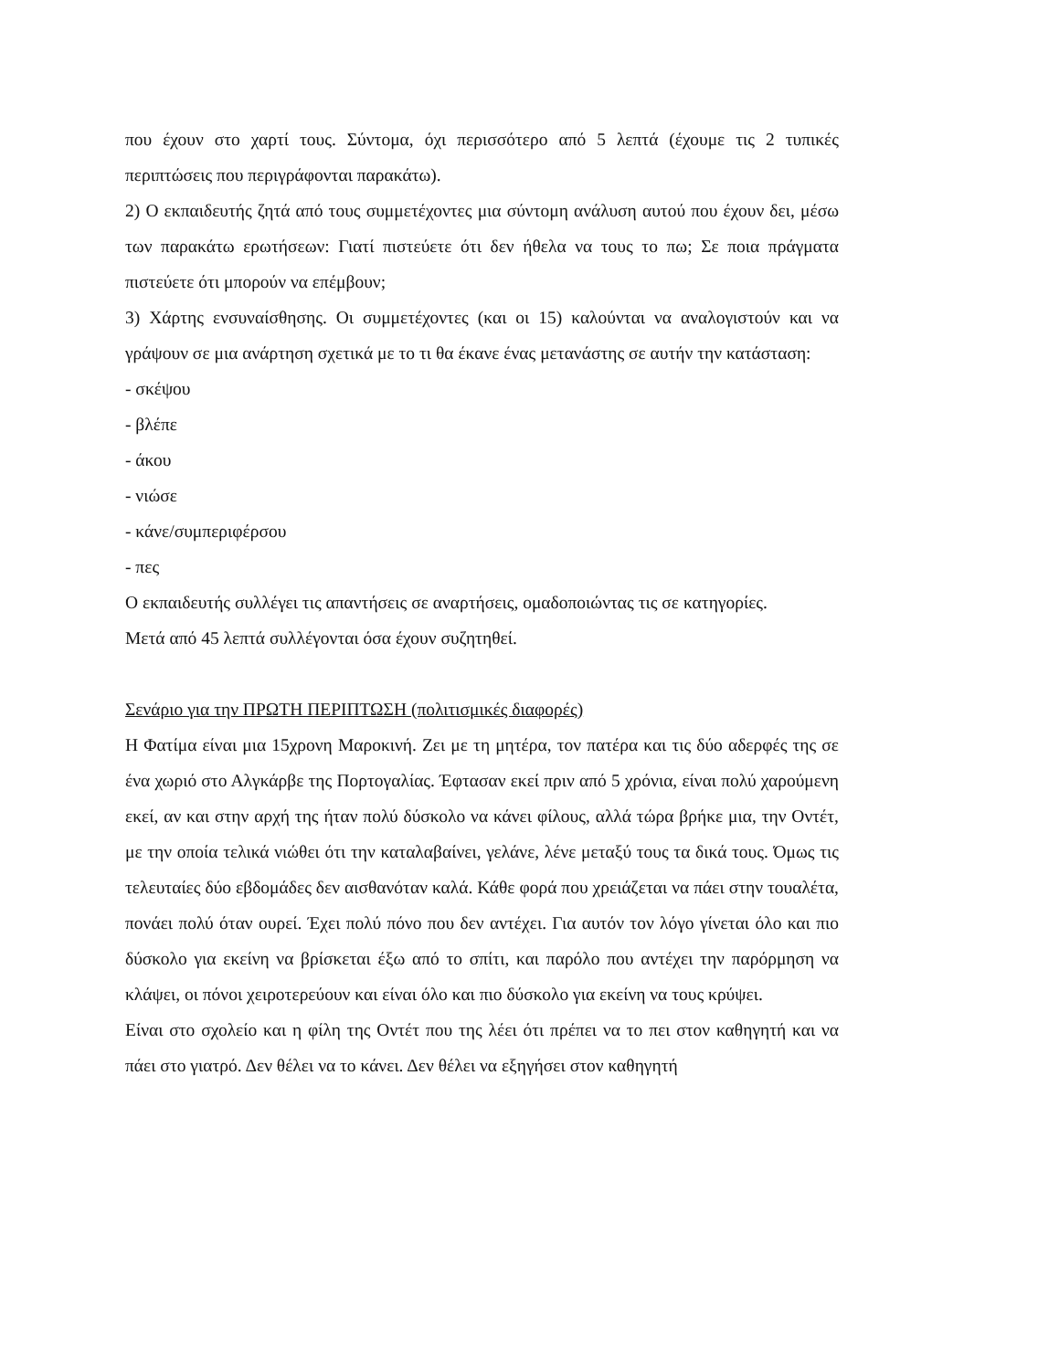που έχουν στο χαρτί τους. Σύντομα, όχι περισσότερο από 5 λεπτά (έχουμε τις 2 τυπικές περιπτώσεις που περιγράφονται παρακάτω).
2) Ο εκπαιδευτής ζητά από τους συμμετέχοντες μια σύντομη ανάλυση αυτού που έχουν δει, μέσω των παρακάτω ερωτήσεων: Γιατί πιστεύετε ότι δεν ήθελα να τους το πω; Σε ποια πράγματα πιστεύετε ότι μπορούν να επέμβουν;
3) Χάρτης ενσυναίσθησης. Οι συμμετέχοντες (και οι 15) καλούνται να αναλογιστούν και να γράψουν σε μια ανάρτηση σχετικά με το τι θα έκανε ένας μετανάστης σε αυτήν την κατάσταση:
- σκέψου
- βλέπε
- άκου
- νιώσε
- κάνε/συμπεριφέρσου
- πες
Ο εκπαιδευτής συλλέγει τις απαντήσεις σε αναρτήσεις, ομαδοποιώντας τις σε κατηγορίες.
Μετά από 45 λεπτά συλλέγονται όσα έχουν συζητηθεί.
Σενάριο για την ΠΡΩΤΗ ΠΕΡΙΠΤΩΣΗ (πολιτισμικές διαφορές)
Η Φατίμα είναι μια 15χρονη Μαροκινή. Ζει με τη μητέρα, τον πατέρα και τις δύο αδερφές της σε ένα χωριό στο Αλγκάρβε της Πορτογαλίας. Έφτασαν εκεί πριν από 5 χρόνια, είναι πολύ χαρούμενη εκεί, αν και στην αρχή της ήταν πολύ δύσκολο να κάνει φίλους, αλλά τώρα βρήκε μια, την Οντέτ, με την οποία τελικά νιώθει ότι την καταλαβαίνει, γελάνε, λένε μεταξύ τους τα δικά τους. Όμως τις τελευταίες δύο εβδομάδες δεν αισθανόταν καλά. Κάθε φορά που χρειάζεται να πάει στην τουαλέτα, πονάει πολύ όταν ουρεί. Έχει πολύ πόνο που δεν αντέχει. Για αυτόν τον λόγο γίνεται όλο και πιο δύσκολο για εκείνη να βρίσκεται έξω από το σπίτι, και παρόλο που αντέχει την παρόρμηση να κλάψει, οι πόνοι χειροτερεύουν και είναι όλο και πιο δύσκολο για εκείνη να τους κρύψει.
Είναι στο σχολείο και η φίλη της Οντέτ που της λέει ότι πρέπει να το πει στον καθηγητή και να πάει στο γιατρό. Δεν θέλει να το κάνει. Δεν θέλει να εξηγήσει στον καθηγητή